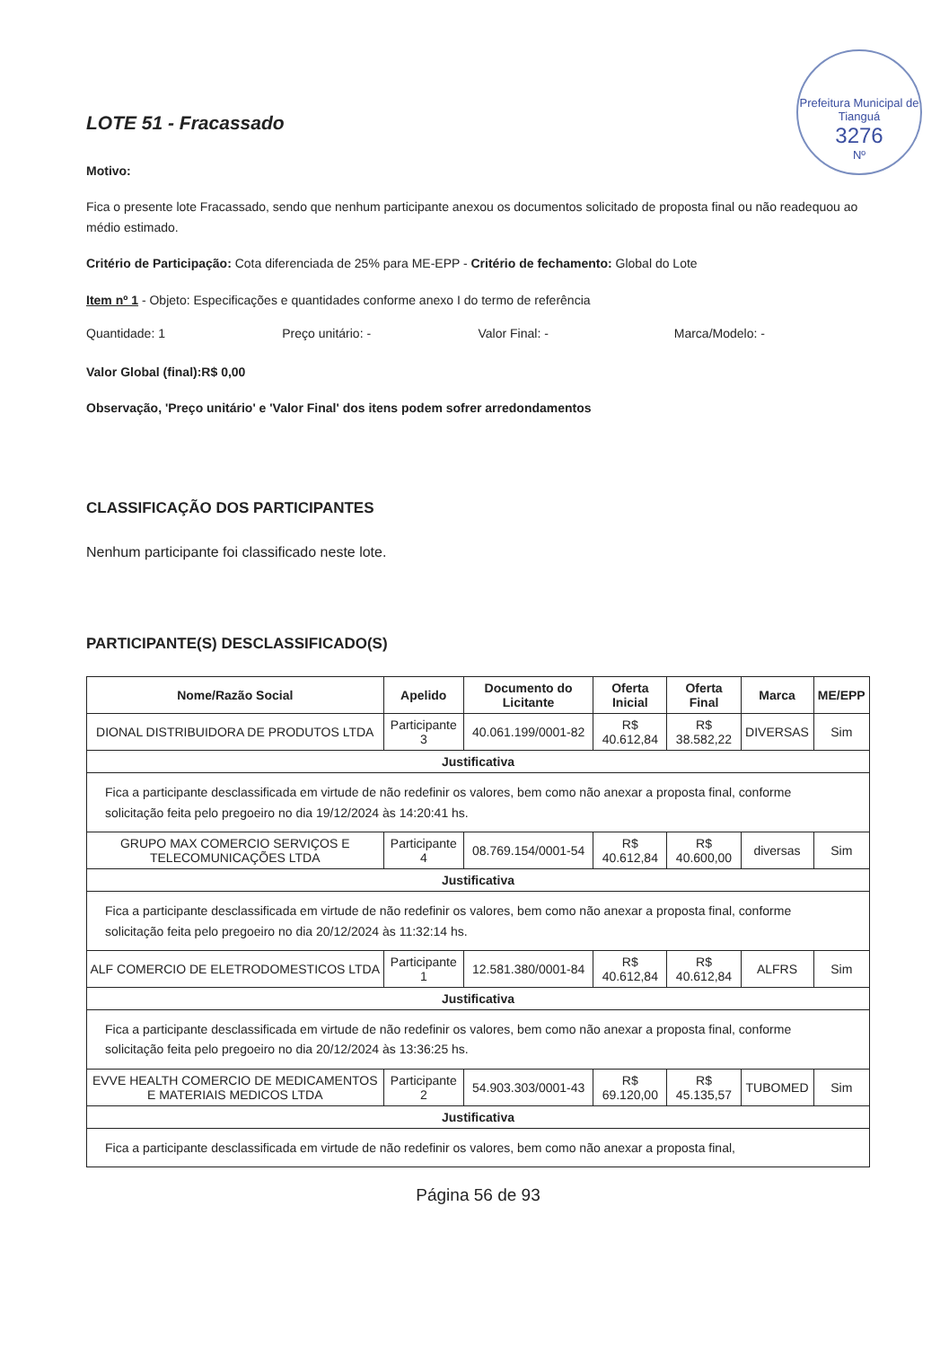Prefeitura Municipal de Tianguá
3276
Nº
LOTE 51 - Fracassado
Motivo:
Fica o presente lote Fracassado, sendo que nenhum participante anexou os documentos solicitado de proposta final ou não readequou ao médio estimado.
Critério de Participação: Cota diferenciada de 25% para ME-EPP - Critério de fechamento: Global do Lote
Item nº 1 - Objeto: Especificações e quantidades conforme anexo I do termo de referência
Quantidade: 1 Preço unitário: - Valor Final: - Marca/Modelo: -
Valor Global (final):R$ 0,00
Observação, 'Preço unitário' e 'Valor Final' dos itens podem sofrer arredondamentos
CLASSIFICAÇÃO DOS PARTICIPANTES
Nenhum participante foi classificado neste lote.
PARTICIPANTE(S) DESCLASSIFICADO(S)
| Nome/Razão Social | Apelido | Documento do Licitante | Oferta Inicial | Oferta Final | Marca | ME/EPP |
| --- | --- | --- | --- | --- | --- | --- |
| DIONAL DISTRIBUIDORA DE PRODUTOS LTDA | Participante 3 | 40.061.199/0001-82 | R$ 40.612,84 | R$ 38.582,22 | DIVERSAS | Sim |
| Justificativa | | | | | | |
| Fica a participante desclassificada em virtude de não redefinir os valores, bem como não anexar a proposta final, conforme solicitação feita pelo pregoeiro no dia 19/12/2024 às 14:20:41 hs. | | | | | | |
| GRUPO MAX COMERCIO SERVIÇOS E TELECOMUNICAÇÕES LTDA | Participante 4 | 08.769.154/0001-54 | R$ 40.612,84 | R$ 40.600,00 | diversas | Sim |
| Justificativa | | | | | | |
| Fica a participante desclassificada em virtude de não redefinir os valores, bem como não anexar a proposta final, conforme solicitação feita pelo pregoeiro no dia 20/12/2024 às 11:32:14 hs. | | | | | | |
| ALF COMERCIO DE ELETRODOMESTICOS LTDA | Participante 1 | 12.581.380/0001-84 | R$ 40.612,84 | R$ 40.612,84 | ALFRS | Sim |
| Justificativa | | | | | | |
| Fica a participante desclassificada em virtude de não redefinir os valores, bem como não anexar a proposta final, conforme solicitação feita pelo pregoeiro no dia 20/12/2024 às 13:36:25 hs. | | | | | | |
| EVVE HEALTH COMERCIO DE MEDICAMENTOS E MATERIAIS MEDICOS LTDA | Participante 2 | 54.903.303/0001-43 | R$ 69.120,00 | R$ 45.135,57 | TUBOMED | Sim |
| Justificativa | | | | | | |
| Fica a participante desclassificada em virtude de não redefinir os valores, bem como não anexar a proposta final, | | | | | | |
Página 56 de 93